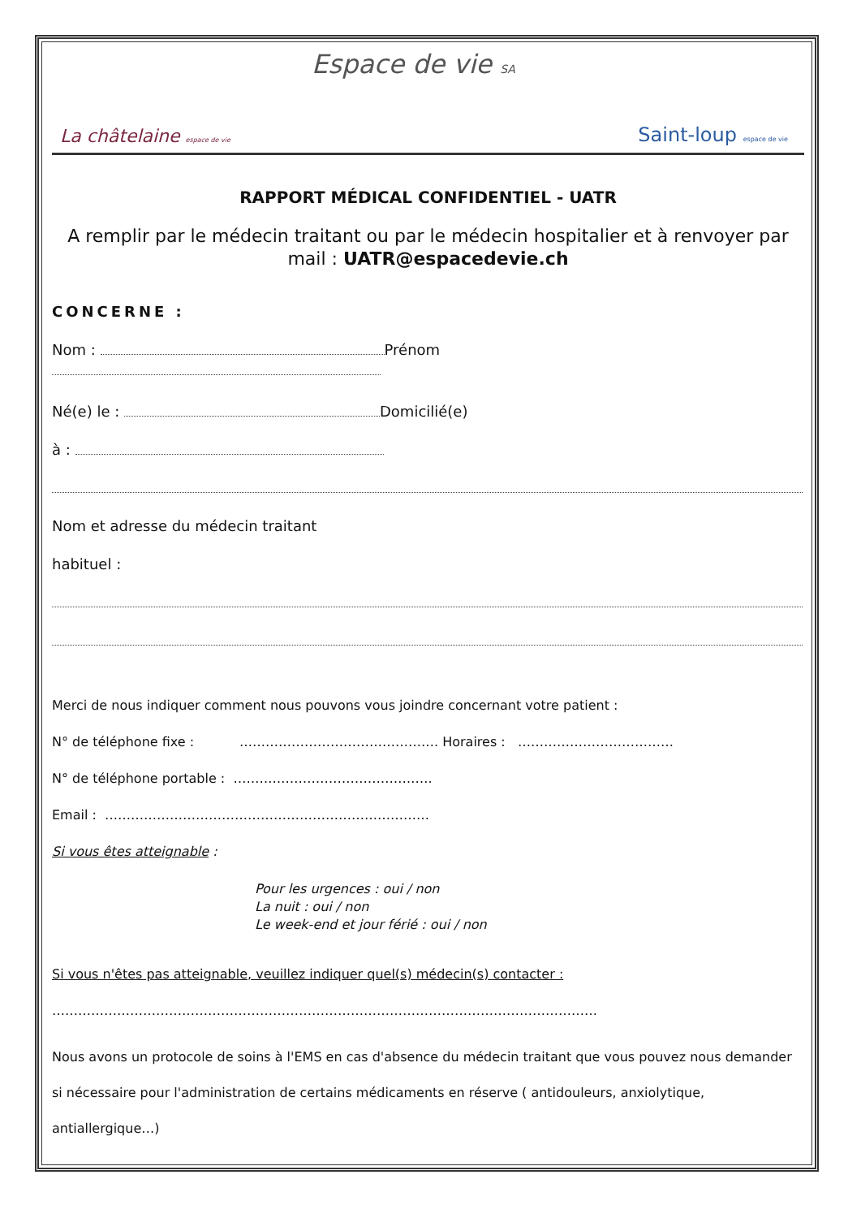Espace de vie SA
La châtelaine espace de vie Saint-loup espace de vie
RAPPORT MÉDICAL CONFIDENTIEL - UATR
A remplir par le médecin traitant ou par le médecin hospitalier et à renvoyer par mail : UATR@espacedevie.ch
CONCERNE :
Nom : Prénom
Né(e) le : Domicilié(e)
à :
Nom et adresse du médecin traitant
habituel :
Merci de nous indiquer comment nous pouvons vous joindre concernant votre patient :
N° de téléphone fixe : ………………………………………. Horaires : ………………………………
N° de téléphone portable : ……………………………………….
Email : …………………………………………………………………
Si vous êtes atteignable :
Pour les urgences : oui / non
La nuit : oui / non
Le week-end et jour férié : oui / non
Si vous n'êtes pas atteignable, veuillez indiquer quel(s) médecin(s) contacter :
………………………………………………………………………………………………………………
Nous avons un protocole de soins à l'EMS en cas d'absence du médecin traitant que vous pouvez nous demander si nécessaire pour l'administration de certains médicaments en réserve ( antidouleurs, anxiolytique, antiallergique…)